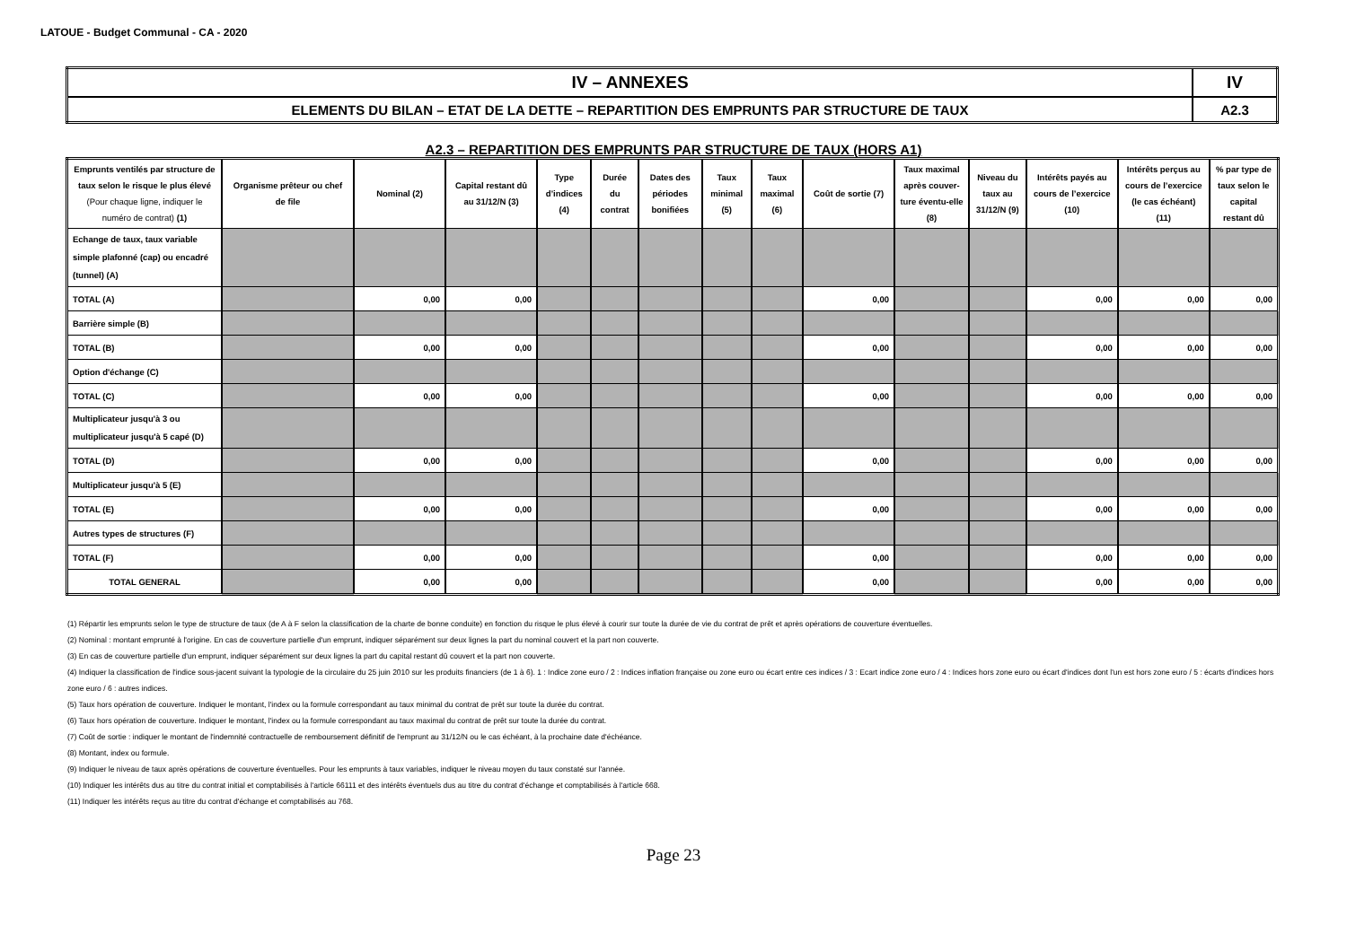LATOUE - Budget Communal - CA - 2020
| IV – ANNEXES | IV |
| ELEMENTS DU BILAN – ETAT DE LA DETTE – REPARTITION DES EMPRUNTS PAR STRUCTURE DE TAUX | A2.3 |
A2.3 – REPARTITION DES EMPRUNTS PAR STRUCTURE DE TAUX (HORS A1)
| Emprunts ventilés par structure de taux selon le risque le plus élevé (Pour chaque ligne, indiquer le numéro de contrat) (1) | Organisme prêteur ou chef de file | Nominal (2) | Capital restant dû au 31/12/N (3) | Type d’indices (4) | Durée du contrat | Dates des périodes bonifiées | Taux minimal (5) | Taux maximal (6) | Coût de sortie (7) | Taux maximal après couver-ture éventu-elle (8) | Niveau du taux au 31/12/N (9) | Intérêts payés au cours de l’exercice (10) | Intérêts perçus au cours de l’exercice (le cas échéant) (11) | % par type de taux selon le capital restant dû |
| --- | --- | --- | --- | --- | --- | --- | --- | --- | --- | --- | --- | --- | --- | --- |
| Echange de taux, taux variable simple plafonné (cap) ou encadré (tunnel) (A) | | | | | | | | | | | | | | |
| TOTAL (A) | | 0,00 | 0,00 | | | | | | 0,00 | | | 0,00 | 0,00 | 0,00 |
| Barrière simple (B) | | | | | | | | | | | | | | |
| TOTAL (B) | | 0,00 | 0,00 | | | | | | 0,00 | | | 0,00 | 0,00 | 0,00 |
| Option d'échange (C) | | | | | | | | | | | | | | |
| TOTAL (C) | | 0,00 | 0,00 | | | | | | 0,00 | | | 0,00 | 0,00 | 0,00 |
| Multiplicateur jusqu'à 3 ou multiplicateur jusqu'à 5 capé (D) | | | | | | | | | | | | | | |
| TOTAL (D) | | 0,00 | 0,00 | | | | | | 0,00 | | | 0,00 | 0,00 | 0,00 |
| Multiplicateur jusqu'à 5 (E) | | | | | | | | | | | | | | |
| TOTAL (E) | | 0,00 | 0,00 | | | | | | 0,00 | | | 0,00 | 0,00 | 0,00 |
| Autres types de structures (F) | | | | | | | | | | | | | | |
| TOTAL (F) | | 0,00 | 0,00 | | | | | | 0,00 | | | 0,00 | 0,00 | 0,00 |
| TOTAL GENERAL | | 0,00 | 0,00 | | | | | | 0,00 | | | 0,00 | 0,00 | 0,00 |
(1) Répartir les emprunts selon le type de structure de taux (de A à F selon la classification de la charte de bonne conduite) en fonction du risque le plus élevé à courir sur toute la durée de vie du contrat de prêt et après opérations de couverture éventuelles.
(2) Nominal : montant emprunté à l'origine. En cas de couverture partielle d'un emprunt, indiquer séparément sur deux lignes la part du nominal couvert et la part non couverte.
(3) En cas de couverture partielle d'un emprunt, indiquer séparément sur deux lignes la part du capital restant dû couvert et la part non couverte.
(4) Indiquer la classification de l'indice sous-jacent suivant la typologie de la circulaire du 25 juin 2010 sur les produits financiers (de 1 à 6). 1 : Indice zone euro / 2 : Indices inflation française ou zone euro ou écart entre ces indices / 3 : Ecart indice zone euro / 4 : Indices hors zone euro ou écart d'indices dont l'un est hors zone euro / 5 : écarts d'indices hors zone euro / 6 : autres indices.
(5) Taux hors opération de couverture. Indiquer le montant, l'index ou la formule correspondant au taux minimal du contrat de prêt sur toute la durée du contrat.
(6) Taux hors opération de couverture. Indiquer le montant, l'index ou la formule correspondant au taux maximal du contrat de prêt sur toute la durée du contrat.
(7) Coût de sortie : indiquer le montant de l'indemnité contractuelle de remboursement définitif de l'emprunt au 31/12/N ou le cas échéant, à la prochaine date d'échéance.
(8) Montant, index ou formule.
(9) Indiquer le niveau de taux après opérations de couverture éventuelles. Pour les emprunts à taux variables, indiquer le niveau moyen du taux constaté sur l'année.
(10) Indiquer les intérêts dus au titre du contrat initial et comptabilisés à l'article 66111 et des intérêts éventuels dus au titre du contrat d'échange et comptabilisés à l'article 668.
(11) Indiquer les intérêts reçus au titre du contrat d'échange et comptabilisés au 768.
Page 23